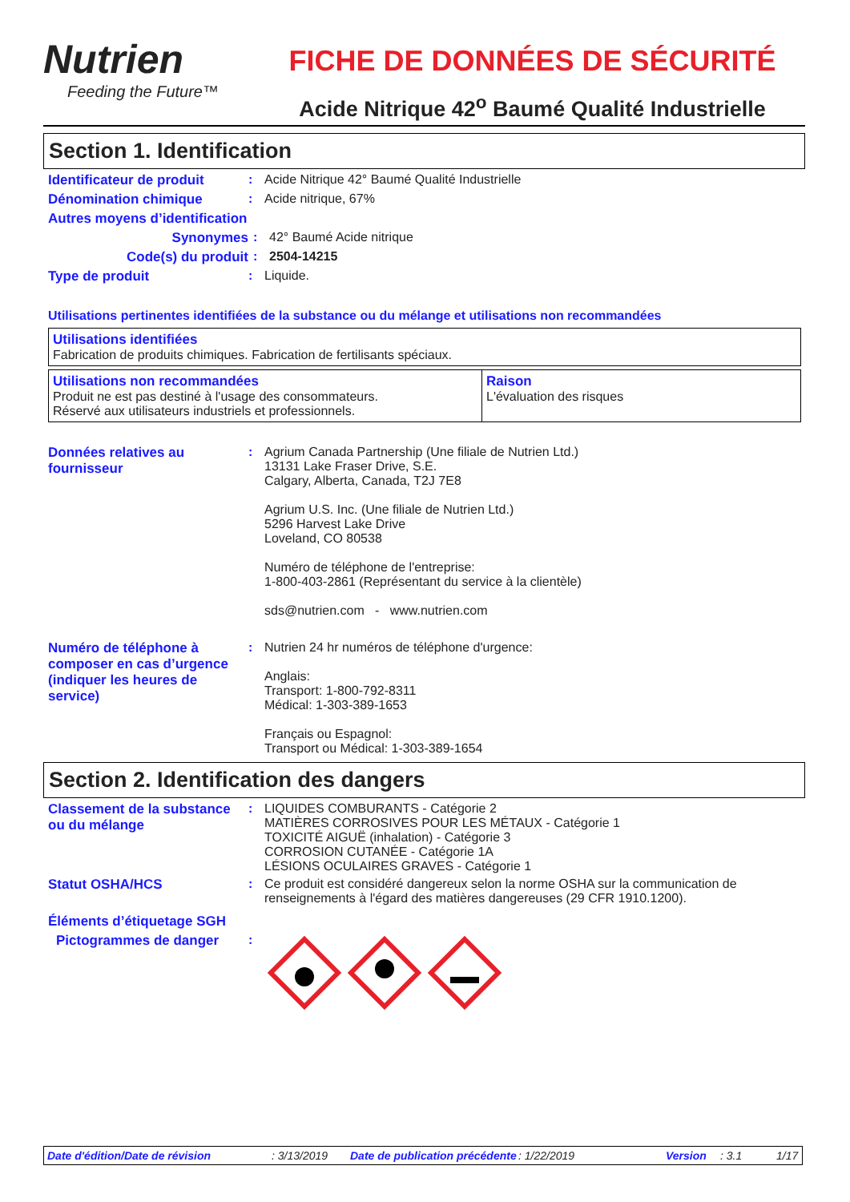Nutrien
Feeding the Future™
FICHE DE DONNÉES DE SÉCURITÉ
Acide Nitrique 42<sup>o</sup> Baumé Qualité Industrielle
Section 1. Identification
Identificateur de produit
: Acide Nitrique 42° Baumé Qualité Industrielle
Dénomination chimique : Acide nitrique, 67%
Autres moyens d’identification
Synonymes : 42° Baumé Acide nitrique
Code(s) du produit : 2504-14215
Type de produit : Liquide.
Utilisations pertinentes identifiées de la substance ou du mélange et utilisations non recommandées
| Utilisations identifiées Fabrication de produits chimiques. Fabrication de fertilisants spéciaux. |
| Utilisations non recommandées Produit ne est pas destiné à l'usage des consommateurs. Réservé aux utilisateurs industriels et professionnels. | Raison L'évaluation des risques |
Données relatives au fournisseur
: Agrium Canada Partnership (Une filiale de Nutrien Ltd.)
13131 Lake Fraser Drive, S.E.
Calgary, Alberta, Canada, T2J 7E8
Agrium U.S. Inc. (Une filiale de Nutrien Ltd.)
5296 Harvest Lake Drive
Loveland, CO 80538
Numéro de téléphone de l'entreprise:
1-800-403-2861 (Représentant du service à la clientèle)
sds@nutrien.com - www.nutrien.com
Numéro de téléphone à composer en cas d’urgence (indiquer les heures de service)
: Nutrien 24 hr numéros de téléphone d'urgence:
Anglais:
Transport: 1-800-792-8311
Médical: 1-303-389-1653
Français ou Espagnol:
Transport ou Médical: 1-303-389-1654
Section 2. Identification des dangers
Classement de la substance ou du mélange
: LIQUIDES COMBURANTS - Catégorie 2
MATIÈRES CORROSIVES POUR LES MÉTAUX - Catégorie 1
TOXICITÉ AIGUË (inhalation) - Catégorie 3
CORROSION CUTANÉE - Catégorie 1A
LÉSIONS OCULAIRES GRAVES - Catégorie 1
Statut OSHA/HCS : Ce produit est considéré dangereux selon la norme OSHA sur la communication de renseignements à l'égard des matières dangereuses (29 CFR 1910.1200).
Éléments d’étiquetage SGH
Pictogrammes de danger :
Date d'édition/Date de révision: 3/13/2019 Date de publication précédente: 1/22/2019 Version: 3.1 1/17